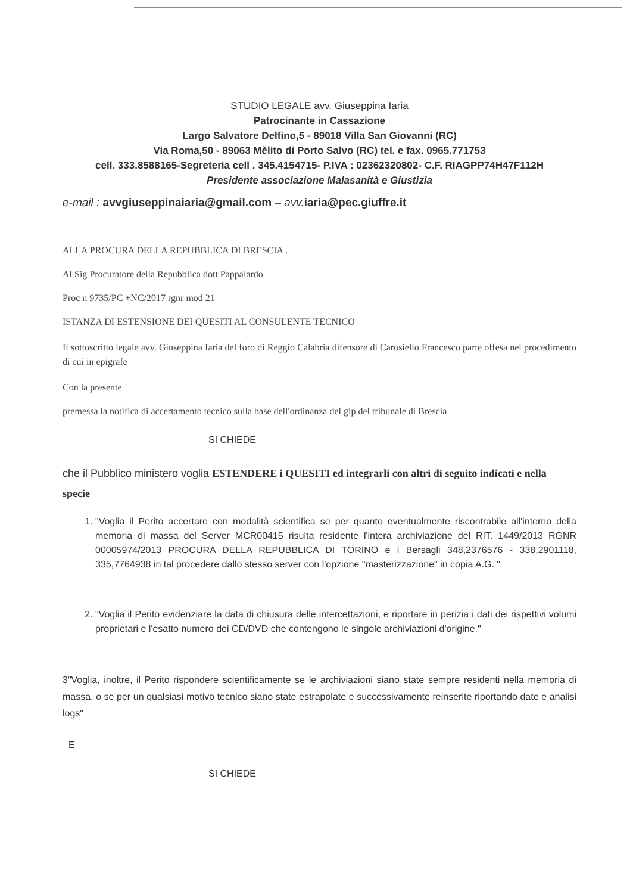STUDIO LEGALE avv. Giuseppina Iaria
Patrocinante in Cassazione
Largo Salvatore Delfino,5 - 89018 Villa San Giovanni (RC)
Via Roma,50 - 89063 Mèlito di Porto Salvo (RC) tel. e fax. 0965.771753
cell. 333.8588165-Segreteria cell . 345.4154715- P.IVA : 02362320802- C.F. RIAGPP74H47F112H
Presidente associazione Malasanità e Giustizia
e-mail : avvgiuseppinaiaria@gmail.com – avv. iaria@pec.giuffre.it
ALLA PROCURA DELLA REPUBBLICA DI BRESCIA .
Al Sig Procuratore della Repubblica dott Pappalardo
Proc n 9735/PC +NC/2017 rgnr mod 21
ISTANZA DI ESTENSIONE DEI QUESITI AL CONSULENTE TECNICO
Il sottoscritto legale avv. Giuseppina Iaria del foro di Reggio Calabria difensore di Carosiello Francesco parte offesa nel procedimento di cui in epigrafe
Con la presente
premessa la notifica di accertamento tecnico sulla base dell'ordinanza del gip del tribunale di Brescia
SI CHIEDE
che il Pubblico ministero voglia ESTENDERE i QUESITI ed integrarli con altri di seguito indicati e nella specie
1. "Voglia il Perito accertare con modalità scientifica se per quanto eventualmente riscontrabile all'interno della memoria di massa del Server MCR00415 risulta residente l'intera archiviazione del RIT. 1449/2013 RGNR 00005974/2013 PROCURA DELLA REPUBBLICA DI TORINO e i Bersagli 348,2376576 - 338,2901118, 335,7764938 in tal procedere dallo stesso server con l'opzione "masterizzazione" in copia A.G. "
2. "Voglia il Perito evidenziare la data di chiusura delle intercettazioni, e riportare in perizia i dati dei rispettivi volumi proprietari e l'esatto numero dei CD/DVD che contengono le singole archiviazioni d'origine."
3"Voglia, inoltre, il Perito rispondere scientificamente se le archiviazioni siano state sempre residenti nella memoria di massa, o se per un qualsiasi motivo tecnico siano state estrapolate e successivamente reinserite riportando date e analisi logs"
E
SI CHIEDE